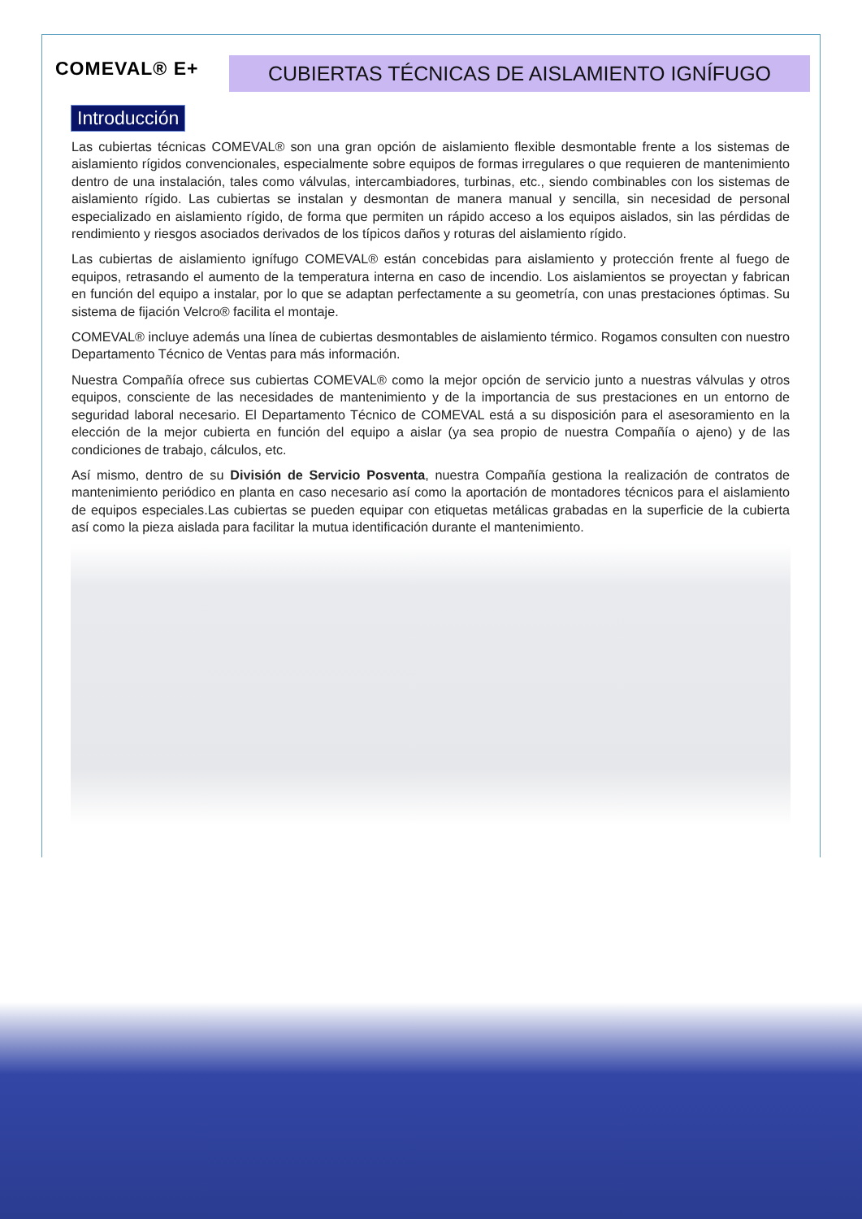COMEVAL® E+
CUBIERTAS TÉCNICAS DE AISLAMIENTO IGNÍFUGO
Introducción
Las cubiertas técnicas COMEVAL® son una gran opción de aislamiento flexible desmontable frente a los sistemas de aislamiento rígidos convencionales, especialmente sobre equipos de formas irregulares o que requieren de mantenimiento dentro de una instalación, tales como válvulas, intercambiadores, turbinas, etc., siendo combinables con los sistemas de aislamiento rígido. Las cubiertas se instalan y desmontan de manera manual y sencilla, sin necesidad de personal especializado en aislamiento rígido, de forma que permiten un rápido acceso a los equipos aislados, sin las pérdidas de rendimiento y riesgos asociados derivados de los típicos daños y roturas del aislamiento rígido.
Las cubiertas de aislamiento ignífugo COMEVAL® están concebidas para aislamiento y protección frente al fuego de equipos, retrasando el aumento de la temperatura interna en caso de incendio. Los aislamientos se proyectan y fabrican en función del equipo a instalar, por lo que se adaptan perfectamente a su geometría, con unas prestaciones óptimas. Su sistema de fijación Velcro® facilita el montaje.
COMEVAL® incluye además una línea de cubiertas desmontables de aislamiento térmico. Rogamos consulten con nuestro Departamento Técnico de Ventas para más información.
Nuestra Compañía ofrece sus cubiertas COMEVAL® como la mejor opción de servicio junto a nuestras válvulas y otros equipos, consciente de las necesidades de mantenimiento y de la importancia de sus prestaciones en un entorno de seguridad laboral necesario. El Departamento Técnico de COMEVAL está a su disposición para el asesoramiento en la elección de la mejor cubierta en función del equipo a aislar (ya sea propio de nuestra Compañía o ajeno) y de las condiciones de trabajo, cálculos, etc.
Así mismo, dentro de su División de Servicio Posventa, nuestra Compañía gestiona la realización de contratos de mantenimiento periódico en planta en caso necesario así como la aportación de montadores técnicos para el aislamiento de equipos especiales.Las cubiertas se pueden equipar con etiquetas metálicas grabadas en la superficie de la cubierta así como la pieza aislada para facilitar la mutua identificación durante el mantenimiento.